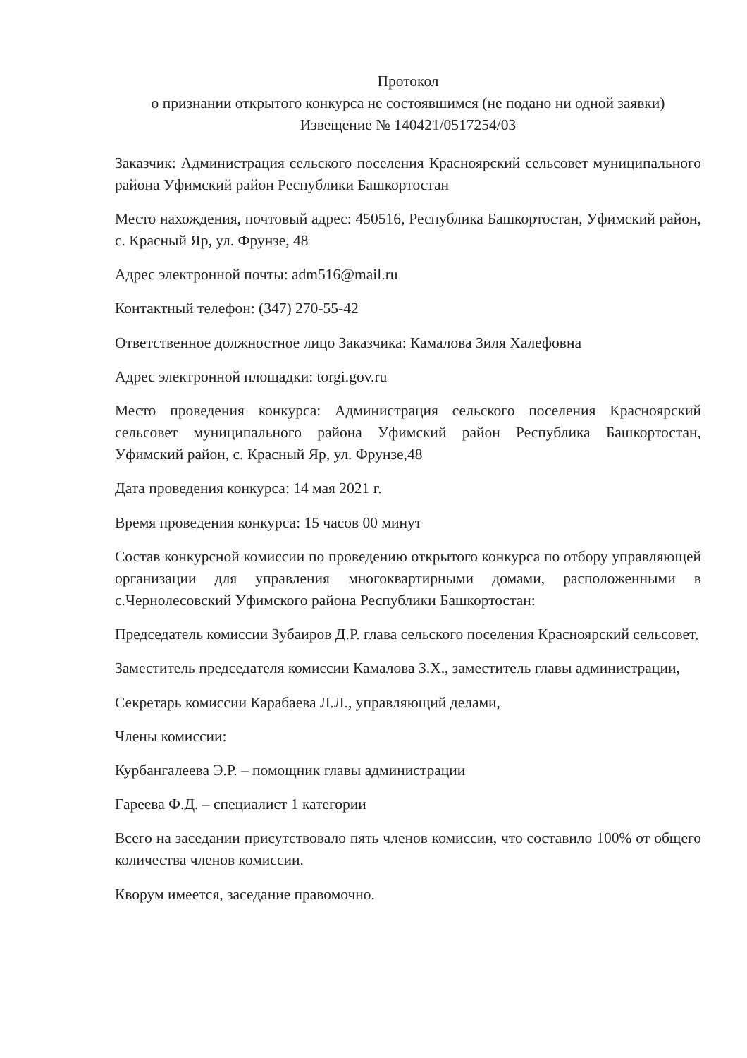Протокол
о признании открытого конкурса не состоявшимся (не подано ни одной заявки)
Извещение № 140421/0517254/03
Заказчик: Администрация сельского поселения Красноярский сельсовет муниципального района Уфимский район Республики Башкортостан
Место нахождения, почтовый адрес: 450516, Республика Башкортостан, Уфимский район, с. Красный Яр, ул. Фрунзе, 48
Адрес электронной почты: adm516@mail.ru
Контактный телефон: (347) 270-55-42
Ответственное должностное лицо Заказчика: Камалова Зиля Халефовна
Адрес электронной площадки: torgi.gov.ru
Место проведения конкурса: Администрация сельского поселения Красноярский сельсовет муниципального района Уфимский район Республика Башкортостан, Уфимский район, с. Красный Яр, ул. Фрунзе,48
Дата проведения конкурса: 14 мая 2021 г.
Время проведения конкурса: 15 часов 00 минут
Состав конкурсной комиссии по проведению открытого конкурса по отбору управляющей организации для управления многоквартирными домами, расположенными в с.Чернолесовский Уфимского района Республики Башкортостан:
Председатель комиссии Зубаиров Д.Р. глава сельского поселения Красноярский сельсовет,
Заместитель председателя комиссии Камалова З.Х., заместитель главы администрации,
Секретарь комиссии Карабаева Л.Л., управляющий делами,
Члены комиссии:
Курбангалеева Э.Р. – помощник главы администрации
Гареева Ф.Д. – специалист 1 категории
Всего на заседании присутствовало пять членов комиссии, что составило 100% от общего количества членов комиссии.
Кворум имеется, заседание правомочно.